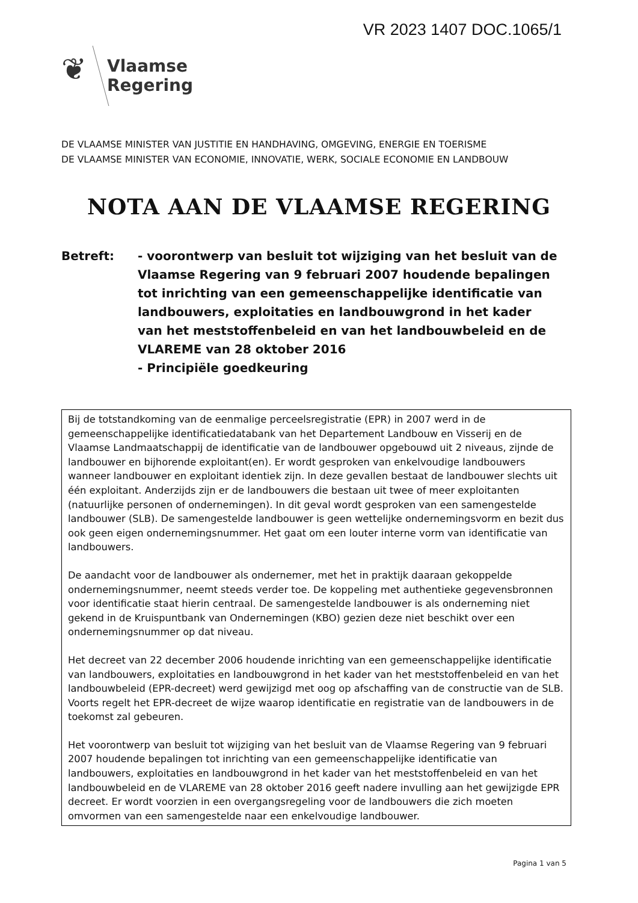VR 2023 1407 DOC.1065/1
❦
Vlaamse
Regering
DE VLAAMSE MINISTER VAN JUSTITIE EN HANDHAVING, OMGEVING, ENERGIE EN TOERISME
DE VLAAMSE MINISTER VAN ECONOMIE, INNOVATIE, WERK, SOCIALE ECONOMIE EN LANDBOUW
NOTA AAN DE VLAAMSE REGERING
Betreft: - voorontwerp van besluit tot wijziging van het besluit van de Vlaamse Regering van 9 februari 2007 houdende bepalingen tot inrichting van een gemeenschappelijke identificatie van landbouwers, exploitaties en landbouwgrond in het kader van het meststoffenbeleid en van het landbouwbeleid en de VLAREME van 28 oktober 2016
- Principiële goedkeuring
Bij de totstandkoming van de eenmalige perceelsregistratie (EPR) in 2007 werd in de gemeenschappelijke identificatiedatabank van het Departement Landbouw en Visserij en de Vlaamse Landmaatschappij de identificatie van de landbouwer opgebouwd uit 2 niveaus, zijnde de landbouwer en bijhorende exploitant(en). Er wordt gesproken van enkelvoudige landbouwers wanneer landbouwer en exploitant identiek zijn. In deze gevallen bestaat de landbouwer slechts uit één exploitant. Anderzijds zijn er de landbouwers die bestaan uit twee of meer exploitanten (natuurlijke personen of ondernemingen). In dit geval wordt gesproken van een samengestelde landbouwer (SLB). De samengestelde landbouwer is geen wettelijke ondernemingsvorm en bezit dus ook geen eigen ondernemingsnummer. Het gaat om een louter interne vorm van identificatie van landbouwers.
De aandacht voor de landbouwer als ondernemer, met het in praktijk daaraan gekoppelde ondernemingsnummer, neemt steeds verder toe. De koppeling met authentieke gegevensbronnen voor identificatie staat hierin centraal. De samengestelde landbouwer is als onderneming niet gekend in de Kruispuntbank van Ondernemingen (KBO) gezien deze niet beschikt over een ondernemingsnummer op dat niveau.
Het decreet van 22 december 2006 houdende inrichting van een gemeenschappelijke identificatie van landbouwers, exploitaties en landbouwgrond in het kader van het meststoffenbeleid en van het landbouwbeleid (EPR-decreet) werd gewijzigd met oog op afschaffing van de constructie van de SLB. Voorts regelt het EPR-decreet de wijze waarop identificatie en registratie van de landbouwers in de toekomst zal gebeuren.
Het voorontwerp van besluit tot wijziging van het besluit van de Vlaamse Regering van 9 februari 2007 houdende bepalingen tot inrichting van een gemeenschappelijke identificatie van landbouwers, exploitaties en landbouwgrond in het kader van het meststoffenbeleid en van het landbouwbeleid en de VLAREME van 28 oktober 2016 geeft nadere invulling aan het gewijzigde EPR decreet. Er wordt voorzien in een overgangsregeling voor de landbouwers die zich moeten omvormen van een samengestelde naar een enkelvoudige landbouwer.
Pagina 1 van 5